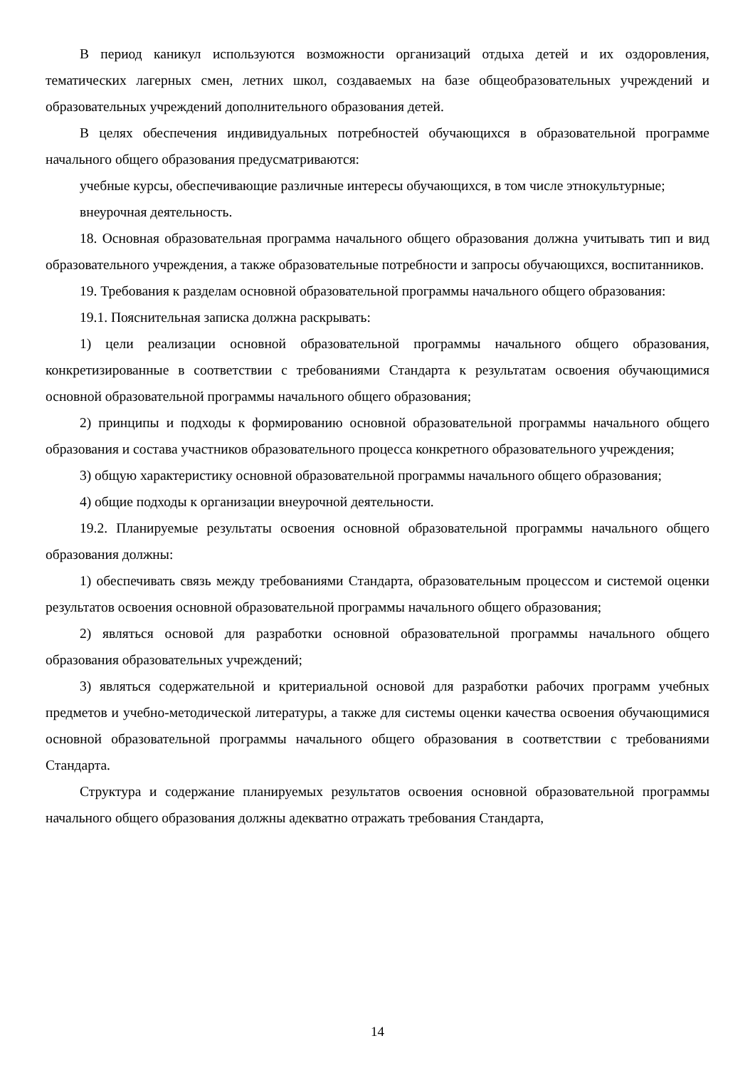В период каникул используются возможности организаций отдыха детей и их оздоровления, тематических лагерных смен, летних школ, создаваемых на базе общеобразовательных учреждений и образовательных учреждений дополнительного образования детей.
В целях обеспечения индивидуальных потребностей обучающихся в образовательной программе начального общего образования предусматриваются:
учебные курсы, обеспечивающие различные интересы обучающихся, в том числе этнокультурные;
внеурочная деятельность.
18. Основная образовательная программа начального общего образования должна учитывать тип и вид образовательного учреждения, а также образовательные потребности и запросы обучающихся, воспитанников.
19. Требования к разделам основной образовательной программы начального общего образования:
19.1. Пояснительная записка должна раскрывать:
1) цели реализации основной образовательной программы начального общего образования, конкретизированные в соответствии с требованиями Стандарта к результатам освоения обучающимися основной образовательной программы начального общего образования;
2) принципы и подходы к формированию основной образовательной программы начального общего образования и состава участников образовательного процесса конкретного образовательного учреждения;
3) общую характеристику основной образовательной программы начального общего образования;
4) общие подходы к организации внеурочной деятельности.
19.2. Планируемые результаты освоения основной образовательной программы начального общего образования должны:
1) обеспечивать связь между требованиями Стандарта, образовательным процессом и системой оценки результатов освоения основной образовательной программы начального общего образования;
2) являться основой для разработки основной образовательной программы начального общего образования образовательных учреждений;
3) являться содержательной и критериальной основой для разработки рабочих программ учебных предметов и учебно-методической литературы, а также для системы оценки качества освоения обучающимися основной образовательной программы начального общего образования в соответствии с требованиями Стандарта.
Структура и содержание планируемых результатов освоения основной образовательной программы начального общего образования должны адекватно отражать требования Стандарта,
14